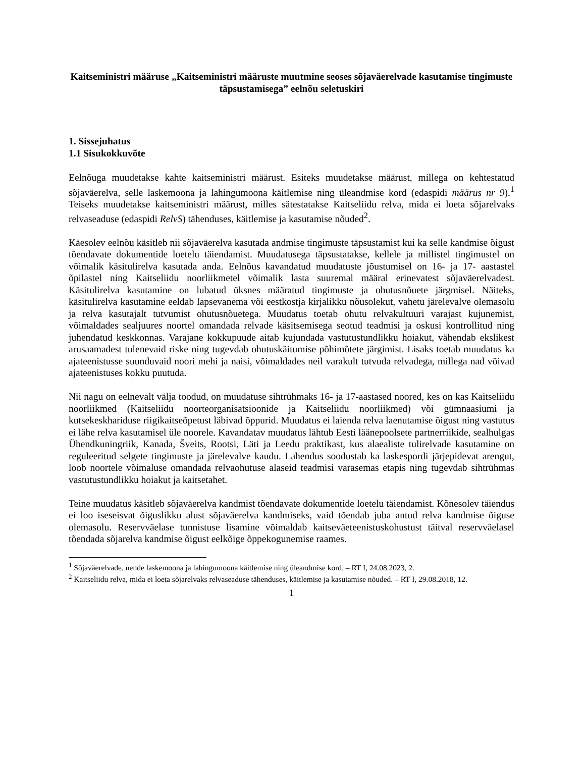Kaitseministri määruse „Kaitseministri määruste muutmine seoses sõjaväerelvade kasutamise tingimuste täpsustamisega” eelnõu seletuskiri
1. Sissejuhatus
1.1 Sisukokkuvõte
Eelnõuga muudetakse kahte kaitseministri määrust. Esiteks muudetakse määrust, millega on kehtestatud sõjaväerelva, selle laskemoona ja lahingumoona käitlemise ning üleandmise kord (edaspidi määrus nr 9).<sup>1</sup> Teiseks muudetakse kaitseministri määrust, milles sätestatakse Kaitseliidu relva, mida ei loeta sõjarelvaks relvaseaduse (edaspidi RelvS) tähenduses, käitlemise ja kasutamise nõuded<sup>2</sup>.
Käesolev eelnõu käsitleb nii sõjaväerelva kasutada andmise tingimuste täpsustamist kui ka selle kandmise õigust tõendavate dokumentide loetelu täiendamist. Muudatusega täpsustatakse, kellele ja millistel tingimustel on võimalik käsitulirelva kasutada anda. Eelnõus kavandatud muudatuste jõustumisel on 16- ja 17- aastastel õpilastel ning Kaitseliidu noorliikmetel võimalik lasta suuremal määral erinevatest sõjaväerelvadest. Käsitulirelva kasutamine on lubatud üksnes määratud tingimuste ja ohutusnõuete järgmisel. Näiteks, käsitulirelva kasutamine eeldab lapsevanema või eestkostja kirjalikku nõusolekut, vahetu järelevalve olemasolu ja relva kasutajalt tutvumist ohutusnõuetega. Muudatus toetab ohutu relvakultuuri varajast kujunemist, võimaldades sealjuures noortel omandada relvade käsitsemisega seotud teadmisi ja oskusi kontrollitud ning juhendatud keskkonnas. Varajane kokkupuude aitab kujundada vastutustundlikku hoiakut, vähendab ekslikest arusaamadest tulenevaid riske ning tugevdab ohutuskäitumise põhimõtete järgimist. Lisaks toetab muudatus ka ajateenistusse suunduvaid noori mehi ja naisi, võimaldades neil varakult tutvuda relvadega, millega nad võivad ajateenistuses kokku puutuda.
Nii nagu on eelnevalt välja toodud, on muudatuse sihtrühmaks 16- ja 17-aastased noored, kes on kas Kaitseliidu noorliikmed (Kaitseliidu noorteorganisatsioonide ja Kaitseliidu noorliikmed) või gümnaasiumi ja kutsekeskhariduse riigikaitseõpetust läbivad õppurid. Muudatus ei laienda relva laenutamise õigust ning vastutus ei lähe relva kasutamisel üle noorele. Kavandatav muudatus lähtub Eesti läänepoolsete partnerriikide, sealhulgas Ühendkuningriik, Kanada, Šveits, Rootsi, Läti ja Leedu praktikast, kus alaealiste tulirelvade kasutamine on reguleeritud selgete tingimuste ja järelevalve kaudu. Lahendus soodustab ka laskespordi järjepidevat arengut, loob noortele võimaluse omandada relvaohutuse alaseid teadmisi varasemas etapis ning tugevdab sihtrühmas vastutustundlikku hoiakut ja kaitsetahet.
Teine muudatus käsitleb sõjaväerelva kandmist tõendavate dokumentide loetelu täiendamist. Kõnesolev täiendus ei loo iseseisvat õiguslikku alust sõjaväerelva kandmiseks, vaid tõendab juba antud relva kandmise õiguse olemasolu. Reservväelase tunnistuse lisamine võimaldab kaitseväeteenistuskohustust täitval reservväelasel tõendada sõjarelva kandmise õigust eelkõige õppekogunemise raames.
<sup>1</sup> Sõjaväerelvade, nende laskemoona ja lahingumoona käitlemise ning üleandmise kord. – RT I, 24.08.2023, 2.
<sup>2</sup> Kaitseliidu relva, mida ei loeta sõjarelvaks relvaseaduse tähenduses, käitlemise ja kasutamise nõuded. – RT I, 29.08.2018, 12.
1